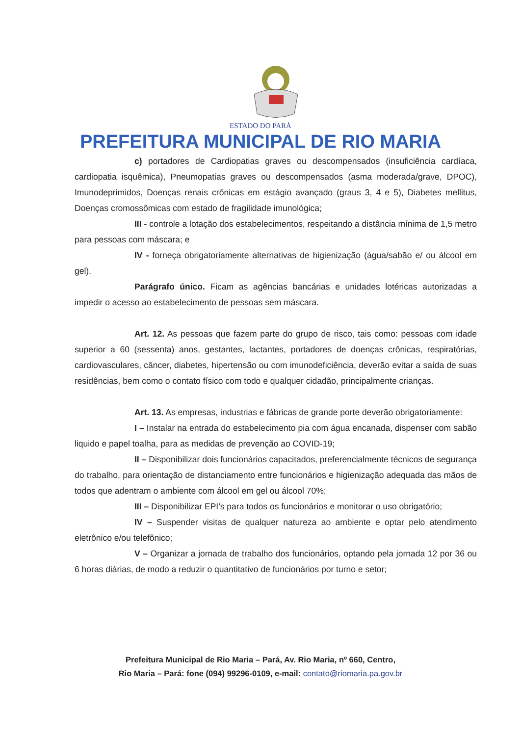ESTADO DO PARÁ
PREFEITURA MUNICIPAL DE RIO MARIA
c) portadores de Cardiopatias graves ou descompensados (insuficiência cardíaca, cardiopatia isquêmica), Pneumopatias graves ou descompensados (asma moderada/grave, DPOC), Imunodeprimidos, Doenças renais crônicas em estágio avançado (graus 3, 4 e 5), Diabetes mellitus, Doenças cromossômicas com estado de fragilidade imunológica;
III - controle a lotação dos estabelecimentos, respeitando a distância mínima de 1,5 metro para pessoas com máscara; e
IV - forneça obrigatoriamente alternativas de higienização (água/sabão e/ ou álcool em gel).
Parágrafo único. Ficam as agências bancárias e unidades lotéricas autorizadas a impedir o acesso ao estabelecimento de pessoas sem máscara.
Art. 12. As pessoas que fazem parte do grupo de risco, tais como: pessoas com idade superior a 60 (sessenta) anos, gestantes, lactantes, portadores de doenças crônicas, respiratórias, cardiovasculares, câncer, diabetes, hipertensão ou com imunodeficiência, deverão evitar a saída de suas residências, bem como o contato físico com todo e qualquer cidadão, principalmente crianças.
Art. 13. As empresas, industrias e fábricas de grande porte deverão obrigatoriamente:
I – Instalar na entrada do estabelecimento pia com água encanada, dispenser com sabão liquido e papel toalha, para as medidas de prevenção ao COVID-19;
II – Disponibilizar dois funcionários capacitados, preferencialmente técnicos de segurança do trabalho, para orientação de distanciamento entre funcionários e higienização adequada das mãos de todos que adentram o ambiente com álcool em gel ou álcool 70%;
III – Disponibilizar EPI’s para todos os funcionários e monitorar o uso obrigatório;
IV – Suspender visitas de qualquer natureza ao ambiente e optar pelo atendimento eletrônico e/ou telefônico;
V – Organizar a jornada de trabalho dos funcionários, optando pela jornada 12 por 36 ou 6 horas diárias, de modo a reduzir o quantitativo de funcionários por turno e setor;
Prefeitura Municipal de Rio Maria – Pará, Av. Rio Maria, nº 660, Centro,
Rio Maria – Pará: fone (094) 99296-0109, e-mail: contato@riomaria.pa.gov.br